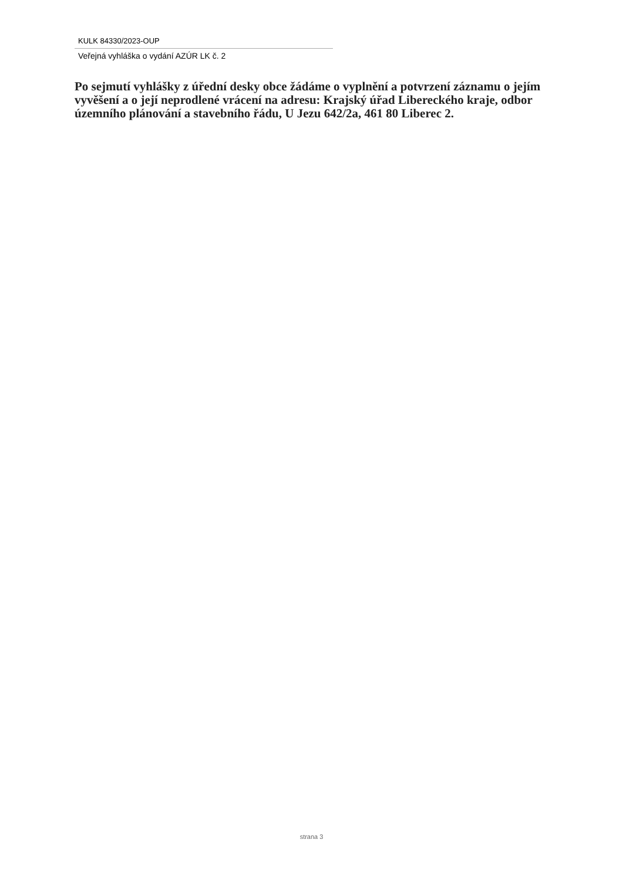KULK 84330/2023-OUP
Veřejná vyhláška o vydání AZÚR LK č. 2
Po sejmutí vyhlášky z úřední desky obce žádáme o vyplnění a potvrzení záznamu o jejím vyvěšení a o její neprodlené vrácení na adresu: Krajský úřad Libereckého kraje, odbor územního plánování a stavebního řádu, U Jezu 642/2a, 461 80 Liberec 2.
strana 3